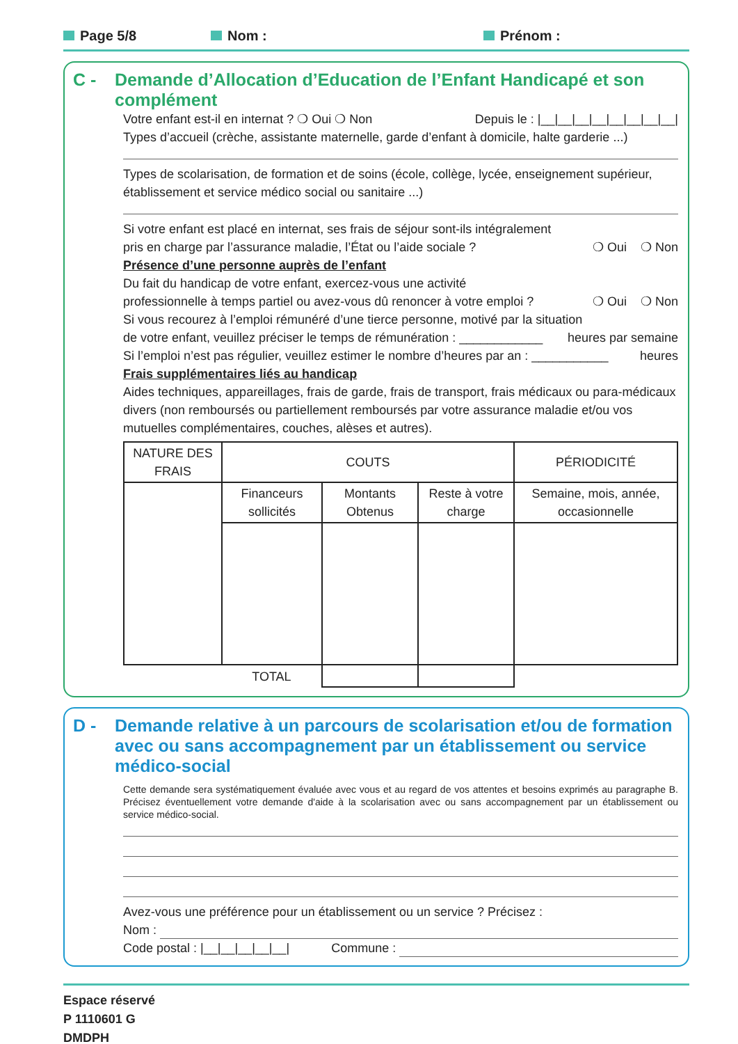Page 5/8 Nom : Prénom :
C - Demande d’Allocation d’Education de l’Enfant Handicapé et son complément
Votre enfant est-il en internat ? ❍ Oui ❍ Non Depuis le : |__|__|__|__|__|__|__|__|
Types d’accueil (crèche, assistante maternelle, garde d’enfant à domicile, halte garderie ...)
Types de scolarisation, de formation et de soins (école, collège, lycée, enseignement supérieur, établissement et service médico social ou sanitaire ...)
Si votre enfant est placé en internat, ses frais de séjour sont-ils intégralement
pris en charge par l’assurance maladie, l’État ou l’aide sociale ? ❍ Oui ❍ Non
Présence d’une personne auprès de l’enfant
Du fait du handicap de votre enfant, exercez-vous une activité
professionnelle à temps partiel ou avez-vous dû renoncer à votre emploi ? ❍ Oui ❍ Non
Si vous recourez à l’emploi rémunéré d’une tierce personne, motivé par la situation
de votre enfant, veuillez préciser le temps de rémunération : ____________ heures par semaine
Si l’emploi n’est pas régulier, veuillez estimer le nombre d’heures par an : ___________ heures
Frais supplémentaires liés au handicap
Aides techniques, appareillages, frais de garde, frais de transport, frais médicaux ou para-médicaux divers (non remboursés ou partiellement remboursés par votre assurance maladie et/ou vos mutuelles complémentaires, couches, alèses et autres).
| NATURE DES FRAIS | COUTS | | | PÉRIODICITÉ |
| --- | --- | --- | --- | --- |
| | Financeurs sollicités | Montants Obtenus | Reste à votre charge | Semaine, mois, année, occasionnelle |
| | TOTAL | | | |
D - Demande relative à un parcours de scolarisation et/ou de formation avec ou sans accompagnement par un établissement ou service médico-social
Cette demande sera systématiquement évaluée avec vous et au regard de vos attentes et besoins exprimés au paragraphe B. Précisez éventuellement votre demande d'aide à la scolarisation avec ou sans accompagnement par un établissement ou service médico-social.
Avez-vous une préférence pour un établissement ou un service ? Précisez :
Nom :
Code postal : |__|__|__|__|__| Commune :
Espace réservé
P 1110601 G
DMDPH